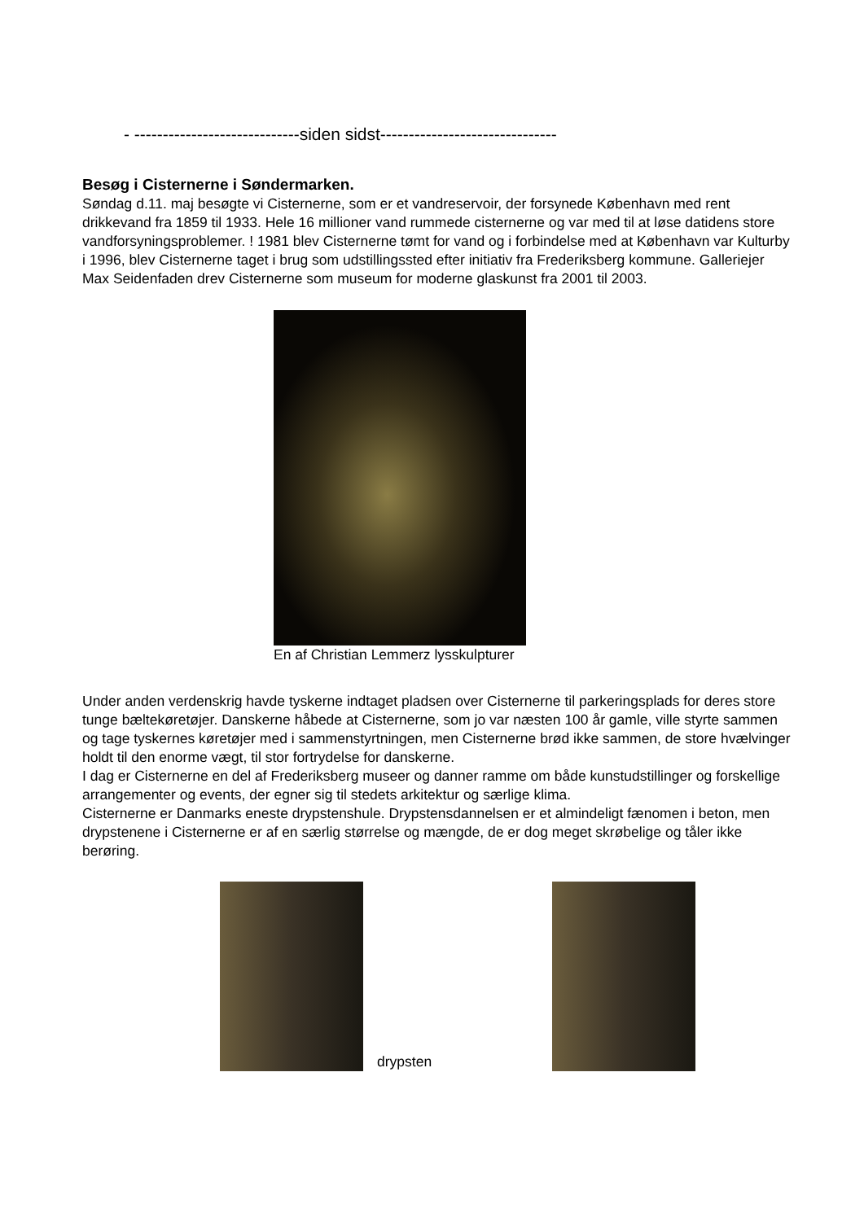- -----------------------------siden sidst-------------------------------
Besøg i Cisternerne i Søndermarken.
Søndag d.11. maj besøgte vi Cisternerne, som er et vandreservoir, der forsynede København med rent drikkevand fra 1859 til 1933. Hele 16 millioner vand rummede cisternerne og var med til at løse datidens store vandforsyningsproblemer. ! 1981 blev Cisternerne tømt for vand og i forbindelse med at København var Kulturby i 1996, blev Cisternerne taget i brug som udstillingssted efter initiativ fra Frederiksberg kommune. Galleriejer Max Seidenfaden drev Cisternerne som museum for moderne glaskunst fra 2001 til 2003.
En af Christian Lemmerz lysskulpturer
Under anden verdenskrig havde tyskerne indtaget pladsen over Cisternerne til parkeringsplads for deres store tunge bæltekøretøjer. Danskerne håbede at Cisternerne, som jo var næsten 100 år gamle, ville styrte sammen og tage tyskernes køretøjer med i sammenstyrtningen, men Cisternerne brød ikke sammen, de store hvælvinger holdt til den enorme vægt, til stor fortrydelse for danskerne.
I dag er Cisternerne en del af Frederiksberg museer og danner ramme om både kunstudstillinger og forskellige arrangementer og events, der egner sig til stedets arkitektur og særlige klima.
Cisternerne er Danmarks eneste drypstenshule. Drypstensdannelsen er et almindeligt fænomen i beton, men drypstenene i Cisternerne er af en særlig størrelse og mængde, de er dog meget skrøbelige og tåler ikke berøring.
drypsten